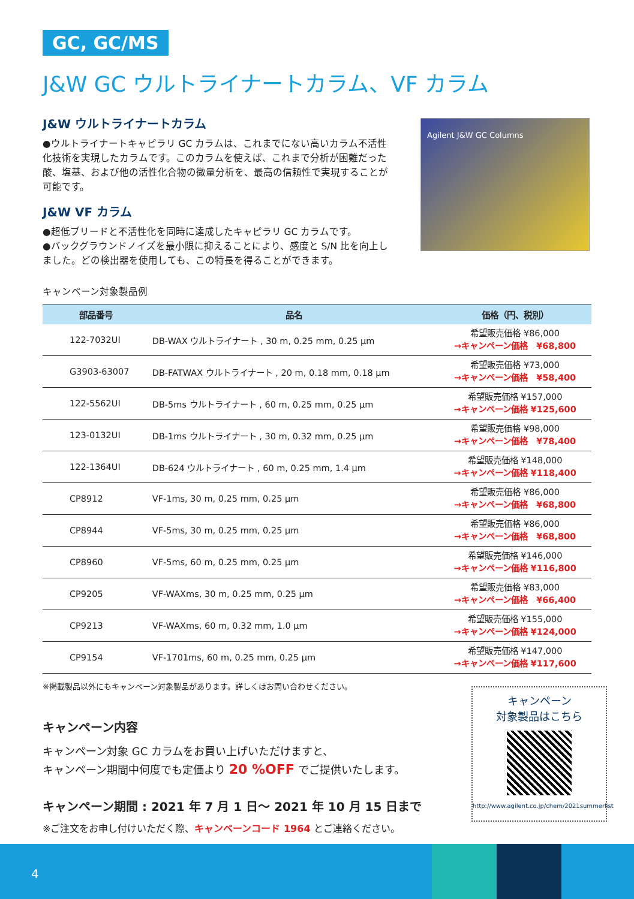GC, GC/MS
J&W GC ウルトライナートカラム、VF カラム
J&W ウルトライナートカラム
●ウルトライナートキャピラリ GC カラムは、これまでにない高いカラム不活性化技術を実現したカラムです。このカラムを使えば、これまで分析が困難だった酸、塩基、および他の活性化合物の微量分析を、最高の信頼性で実現することが可能です。
J&W VF カラム
●超低ブリードと不活性化を同時に達成したキャピラリ GC カラムです。
●バックグラウンドノイズを最小限に抑えることにより、感度と S/N 比を向上しました。どの検出器を使用しても、この特長を得ることができます。
Agilent J&W GC Columns
キャンペーン対象製品例
| 部品番号 | 品名 | 価格（円、税別） |
| --- | --- | --- |
| 122-7032UI | DB-WAX ウルトライナート , 30 m, 0.25 mm, 0.25 µm | 希望販売価格 ¥86,000 →キャンペーン価格 ¥68,800 |
| G3903-63007 | DB-FATWAX ウルトライナート , 20 m, 0.18 mm, 0.18 µm | 希望販売価格 ¥73,000 →キャンペーン価格 ¥58,400 |
| 122-5562UI | DB-5ms ウルトライナート , 60 m, 0.25 mm, 0.25 µm | 希望販売価格 ¥157,000 →キャンペーン価格 ¥125,600 |
| 123-0132UI | DB-1ms ウルトライナート , 30 m, 0.32 mm, 0.25 µm | 希望販売価格 ¥98,000 →キャンペーン価格 ¥78,400 |
| 122-1364UI | DB-624 ウルトライナート , 60 m, 0.25 mm, 1.4 µm | 希望販売価格 ¥148,000 →キャンペーン価格 ¥118,400 |
| CP8912 | VF-1ms, 30 m, 0.25 mm, 0.25 µm | 希望販売価格 ¥86,000 →キャンペーン価格 ¥68,800 |
| CP8944 | VF-5ms, 30 m, 0.25 mm, 0.25 µm | 希望販売価格 ¥86,000 →キャンペーン価格 ¥68,800 |
| CP8960 | VF-5ms, 60 m, 0.25 mm, 0.25 µm | 希望販売価格 ¥146,000 →キャンペーン価格 ¥116,800 |
| CP9205 | VF-WAXms, 30 m, 0.25 mm, 0.25 µm | 希望販売価格 ¥83,000 →キャンペーン価格 ¥66,400 |
| CP9213 | VF-WAXms, 60 m, 0.32 mm, 1.0 µm | 希望販売価格 ¥155,000 →キャンペーン価格 ¥124,000 |
| CP9154 | VF-1701ms, 60 m, 0.25 mm, 0.25 µm | 希望販売価格 ¥147,000 →キャンペーン価格 ¥117,600 |
※掲載製品以外にもキャンペーン対象製品があります。詳しくはお問い合わせください。
キャンペーン内容
キャンペーン対象 GC カラムをお買い上げいただけますと、
キャンペーン期間中何度でも定価より 20 %OFF でご提供いたします。
キャンペーン期間 : 2021 年 7 月 1 日〜 2021 年 10 月 15 日まで
※ご注文をお申し付けいただく際、キャンペーンコード 1964 とご連絡ください。
キャンペーン
対象製品はこちら
http://www.agilent.co.jp/chem/2021summerlist
4